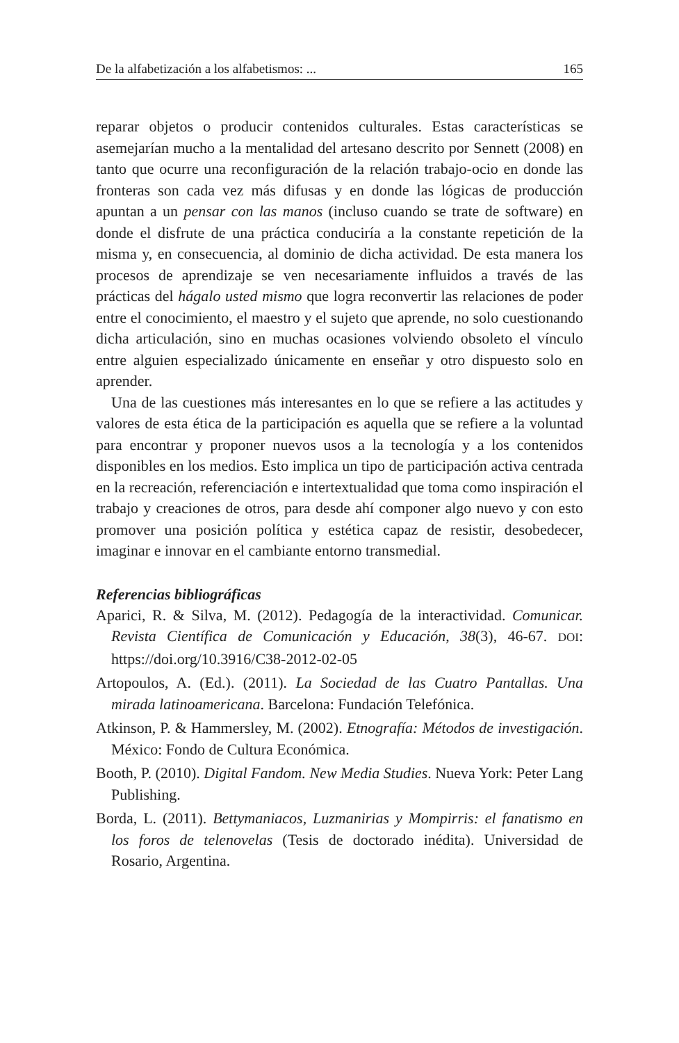De la alfabetización a los alfabetismos: ... 165
reparar objetos o producir contenidos culturales. Estas características se asemejarían mucho a la mentalidad del artesano descrito por Sennett (2008) en tanto que ocurre una reconfiguración de la relación trabajo-ocio en donde las fronteras son cada vez más difusas y en donde las lógicas de producción apuntan a un pensar con las manos (incluso cuando se trate de software) en donde el disfrute de una práctica conduciría a la constante repetición de la misma y, en consecuencia, al dominio de dicha actividad. De esta manera los procesos de aprendizaje se ven necesariamente influidos a través de las prácticas del hágalo usted mismo que logra reconvertir las relaciones de poder entre el conocimiento, el maestro y el sujeto que aprende, no solo cuestionando dicha articulación, sino en muchas ocasiones volviendo obsoleto el vínculo entre alguien especializado únicamente en enseñar y otro dispuesto solo en aprender.
Una de las cuestiones más interesantes en lo que se refiere a las actitudes y valores de esta ética de la participación es aquella que se refiere a la voluntad para encontrar y proponer nuevos usos a la tecnología y a los contenidos disponibles en los medios. Esto implica un tipo de participación activa centrada en la recreación, referenciación e intertextualidad que toma como inspiración el trabajo y creaciones de otros, para desde ahí componer algo nuevo y con esto promover una posición política y estética capaz de resistir, desobedecer, imaginar e innovar en el cambiante entorno transmedial.
Referencias bibliográficas
Aparici, R. & Silva, M. (2012). Pedagogía de la interactividad. Comunicar. Revista Científica de Comunicación y Educación, 38(3), 46-67. DOI: https://doi.org/10.3916/C38-2012-02-05
Artopoulos, A. (Ed.). (2011). La Sociedad de las Cuatro Pantallas. Una mirada latinoamericana. Barcelona: Fundación Telefónica.
Atkinson, P. & Hammersley, M. (2002). Etnografía: Métodos de investigación. México: Fondo de Cultura Económica.
Booth, P. (2010). Digital Fandom. New Media Studies. Nueva York: Peter Lang Publishing.
Borda, L. (2011). Bettymaniacos, Luzmanirias y Mompirris: el fanatismo en los foros de telenovelas (Tesis de doctorado inédita). Universidad de Rosario, Argentina.